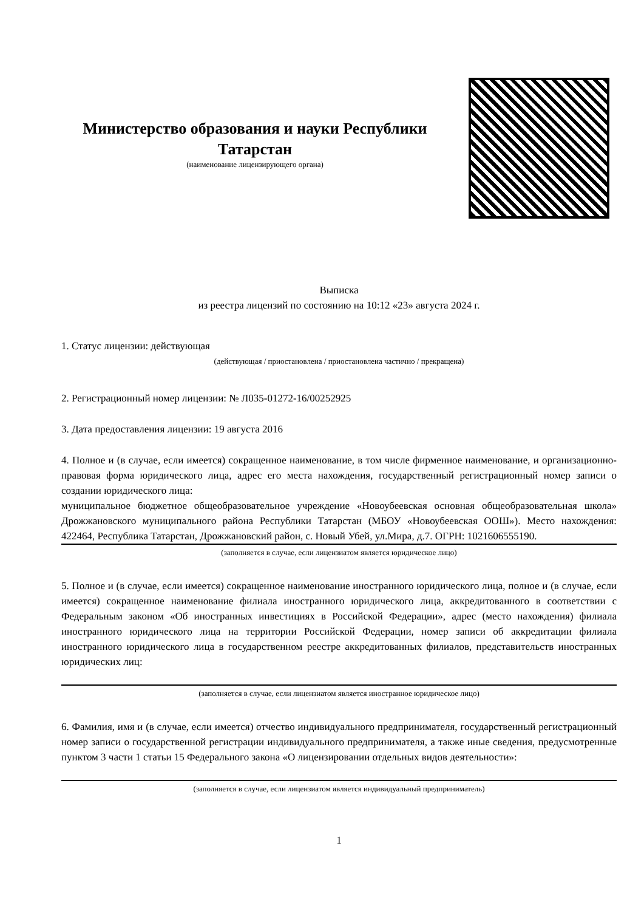Министерство образования и науки Республики Татарстан
(наименование лицензирующего органа)
Выписка
из реестра лицензий по состоянию на 10:12 «23» августа 2024 г.
1. Статус лицензии: действующая
(действующая / приостановлена / приостановлена частично / прекращена)
2. Регистрационный номер лицензии: № Л035-01272-16/00252925
3. Дата предоставления лицензии: 19 августа 2016
4. Полное и (в случае, если имеется) сокращенное наименование, в том числе фирменное наименование, и организационно-правовая форма юридического лица, адрес его места нахождения, государственный регистрационный номер записи о создании юридического лица:
муниципальное бюджетное общеобразовательное учреждение «Новоубеевская основная общеобразовательная школа» Дрожжановского муниципального района Республики Татарстан (МБОУ «Новоубеевская ООШ»). Место нахождения: 422464, Республика Татарстан, Дрожжановский район, с. Новый Убей, ул.Мира, д.7. ОГРН: 1021606555190.
(заполняется в случае, если лицензиатом является юридическое лицо)
5. Полное и (в случае, если имеется) сокращенное наименование иностранного юридического лица, полное и (в случае, если имеется) сокращенное наименование филиала иностранного юридического лица, аккредитованного в соответствии с Федеральным законом «Об иностранных инвестициях в Российской Федерации», адрес (место нахождения) филиала иностранного юридического лица на территории Российской Федерации, номер записи об аккредитации филиала иностранного юридического лица в государственном реестре аккредитованных филиалов, представительств иностранных юридических лиц:
(заполняется в случае, если лицензиатом является иностранное юридическое лицо)
6. Фамилия, имя и (в случае, если имеется) отчество индивидуального предпринимателя, государственный регистрационный номер записи о государственной регистрации индивидуального предпринимателя, а также иные сведения, предусмотренные пунктом 3 части 1 статьи 15 Федерального закона «О лицензировании отдельных видов деятельности»:
(заполняется в случае, если лицензиатом является индивидуальный предприниматель)
1